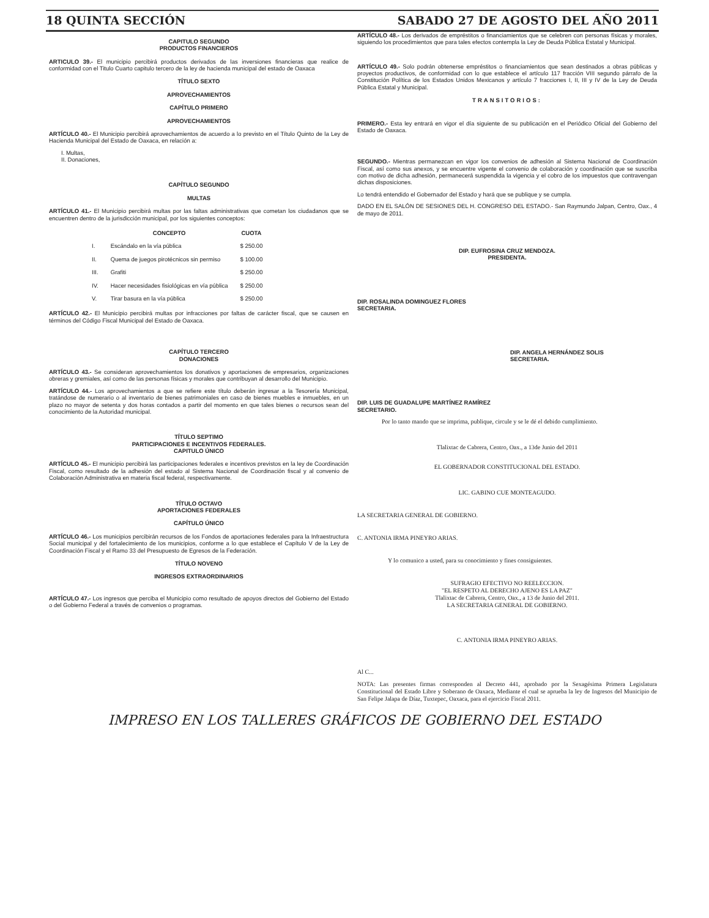18 QUINTA SECCIÓN SABADO 27 DE AGOSTO DEL AÑO 2011
CAPITULO SEGUNDO
PRODUCTOS FINANCIEROS
ARTICULO 39.- El municipio percibirá productos derivados de las inversiones financieras que realice de conformidad con el Titulo Cuarto capitulo tercero de la ley de hacienda municipal del estado de Oaxaca
TÍTULO SEXTO
APROVECHAMIENTOS
CAPÍTULO PRIMERO
APROVECHAMIENTOS
ARTÍCULO 40.- El Municipio percibirá aprovechamientos de acuerdo a lo previsto en el Título Quinto de la Ley de Hacienda Municipal del Estado de Oaxaca, en relación a:
I. Multas,
II. Donaciones,
CAPÍTULO SEGUNDO
MULTAS
ARTÍCULO 41.- El Municipio percibirá multas por las faltas administrativas que cometan los ciudadanos que se encuentren dentro de la jurisdicción municipal, por los siguientes conceptos:
| | CONCEPTO | CUOTA |
| --- | --- | --- |
| I. | Escándalo en la vía pública | $ 250.00 |
| II. | Quema de juegos pirotécnicos sin permiso | $ 100.00 |
| III. | Grafiti | $ 250.00 |
| IV. | Hacer necesidades fisiológicas en vía pública | $ 250.00 |
| V. | Tirar basura en la vía pública | $ 250.00 |
ARTÍCULO 42.- El Municipio percibirá multas por infracciones por faltas de carácter fiscal, que se causen en términos del Código Fiscal Municipal del Estado de Oaxaca.
CAPÍTULO TERCERO
DONACIONES
ARTÍCULO 43.- Se consideran aprovechamientos los donativos y aportaciones de empresarios, organizaciones obreras y gremiales, así como de las personas físicas y morales que contribuyan al desarrollo del Municipio.
ARTÍCULO 44.- Los aprovechamientos a que se refiere este título deberán ingresar a la Tesorería Municipal, tratándose de numerario o al inventario de bienes patrimoniales en caso de bienes muebles e inmuebles, en un plazo no mayor de setenta y dos horas contados a partir del momento en que tales bienes o recursos sean del conocimiento de la Autoridad municipal.
TÍTULO SEPTIMO
PARTICIPACIONES E INCENTIVOS FEDERALES.
CAPITULO ÚNICO
ARTÍCULO 45.- El municipio percibirá las participaciones federales e incentivos previstos en la ley de Coordinación Fiscal, como resultado de la adhesión del estado al Sistema Nacional de Coordinación fiscal y al convenio de Colaboración Administrativa en materia fiscal federal, respectivamente.
TÍTULO OCTAVO
APORTACIONES FEDERALES
CAPÍTULO ÚNICO
ARTÍCULO 46.- Los municipios percibirán recursos de los Fondos de aportaciones federales para la Infraestructura Social municipal y del fortalecimiento de los municipios, conforme a lo que establece el Capítulo V de la Ley de Coordinación Fiscal y el Ramo 33 del Presupuesto de Egresos de la Federación.
TÍTULO NOVENO
INGRESOS EXTRAORDINARIOS
ARTÍCULO 47.- Los ingresos que perciba el Municipio como resultado de apoyos directos del Gobierno del Estado o del Gobierno Federal a través de convenios o programas.
ARTÍCULO 48.- Los derivados de empréstitos o financiamientos que se celebren con personas físicas y morales, siguiendo los procedimientos que para tales efectos contempla la Ley de Deuda Pública Estatal y Municipal.
ARTÍCULO 49.- Solo podrán obtenerse empréstitos o financiamientos que sean destinados a obras públicas y proyectos productivos, de conformidad con lo que establece el artículo 117 fracción VIII segundo párrafo de la Constitución Política de los Estados Unidos Mexicanos y artículo 7 fracciones I, II, III y IV de la Ley de Deuda Pública Estatal y Municipal.
TRANSITORIOS:
PRIMERO.- Esta ley entrará en vigor el día siguiente de su publicación en el Periódico Oficial del Gobierno del Estado de Oaxaca.
SEGUNDO.- Mientras permanezcan en vigor los convenios de adhesión al Sistema Nacional de Coordinación Fiscal, así como sus anexos, y se encuentre vigente el convenio de colaboración y coordinación que se suscriba con motivo de dicha adhesión, permanecerá suspendida la vigencia y el cobro de los impuestos que contravengan dichas disposiciones.
Lo tendrá entendido el Gobernador del Estado y hará que se publique y se cumpla.
DADO EN EL SALÓN DE SESIONES DEL H. CONGRESO DEL ESTADO.- San Raymundo Jalpan, Centro, Oax., 4 de mayo de 2011.
DIP. EUFROSINA CRUZ MENDOZA.
PRESIDENTA.
DIP. ROSALINDA DOMINGUEZ FLORES
SECRETARIA.
DIP. ANGELA HERNÁNDEZ SOLIS
SECRETARIA.
DIP. LUIS DE GUADALUPE MARTÍNEZ RAMÍREZ
SECRETARIO.
Por lo tanto mando que se imprima, publique, circule y se le dé el debido cumplimiento.
Tlalixtac de Cabrera, Centro, Oax., a 13de Junio del 2011
EL GOBERNADOR CONSTITUCIONAL DEL ESTADO.
LIC. GABINO CUE MONTEAGUDO.
LA SECRETARIA GENERAL DE GOBIERNO.
C. ANTONIA IRMA PINEYRO ARIAS.
Y lo comunico a usted, para su conocimiento y fines consiguientes.
SUFRAGIO EFECTIVO NO REELECCION.
"EL RESPETO AL DERECHO AJENO ES LA PAZ"
Tlalixtac de Cabrera, Centro, Oax., a 13 de Junio del 2011.
LA SECRETARIA GENERAL DE GOBIERNO.
C. ANTONIA IRMA PINEYRO ARIAS.
Al C...
NOTA: Las presentes firmas corresponden al Decreto 441, aprobado por la Sexagésima Primera Legislatura Constitucional del Estado Libre y Soberano de Oaxaca, Mediante el cual se aprueba la ley de Ingresos del Municipio de San Felipe Jalapa de Díaz, Tuxtepec, Oaxaca, para el ejercicio Fiscal 2011.
IMPRESO EN LOS TALLERES GRÁFICOS DE GOBIERNO DEL ESTADO